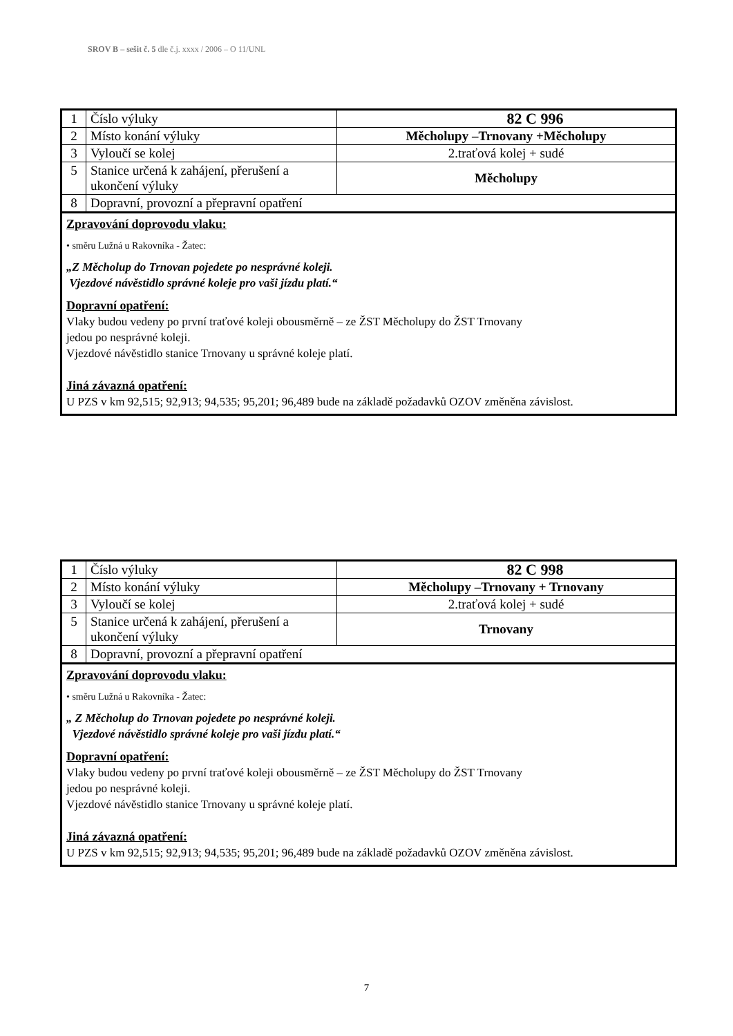SROV B – sešit č. 5 dle č.j. xxxx / 2006 – O 11/UNL
| 1 | Číslo výluky | 82 C 996 |
| 2 | Místo konání výluky | Měcholupy –Trnovany +Měcholupy |
| 3 | Vyloučí se kolej | 2.traťová kolej + sudé |
| 5 | Stanice určená k zahájení, přerušení a ukončení výluky | Měcholupy |
| 8 | Dopravní, provozní a přepravní opatření | |
Zpravování doprovodu vlaku:
• směru Lužná u Rakovníka - Žatec:
„Z Měcholup do Trnovan pojedete po nesprávné koleji.
Vjezdové návěstidlo správné koleje pro vaši jízdu platí.“
Dopravní opatření:
Vlaky budou vedeny po první traťové koleji obousměrně – ze ŽST Měcholupy do ŽST Trnovany
jedou po nesprávné koleji.
Vjezdové návěstidlo stanice Trnovany u správné koleje platí.
Jiná závazná opatření:
U PZS v km 92,515; 92,913; 94,535; 95,201; 96,489 bude na základě požadavků OZOV změněna závislost.
| 1 | Číslo výluky | 82 C 998 |
| 2 | Místo konání výluky | Měcholupy –Trnovany + Trnovany |
| 3 | Vyloučí se kolej | 2.traťová kolej + sudé |
| 5 | Stanice určená k zahájení, přerušení a ukončení výluky | Trnovany |
| 8 | Dopravní, provozní a přepravní opatření | |
Zpravování doprovodu vlaku:
• směru Lužná u Rakovníka - Žatec:
„ Z Měcholup do Trnovan pojedete po nesprávné koleji.
Vjezdové návěstidlo správné koleje pro vaši jízdu platí.“
Dopravní opatření:
Vlaky budou vedeny po první traťové koleji obousměrně – ze ŽST Měcholupy do ŽST Trnovany
jedou po nesprávné koleji.
Vjezdové návěstidlo stanice Trnovany u správné koleje platí.
Jiná závazná opatření:
U PZS v km 92,515; 92,913; 94,535; 95,201; 96,489 bude na základě požadavků OZOV změněna závislost.
7